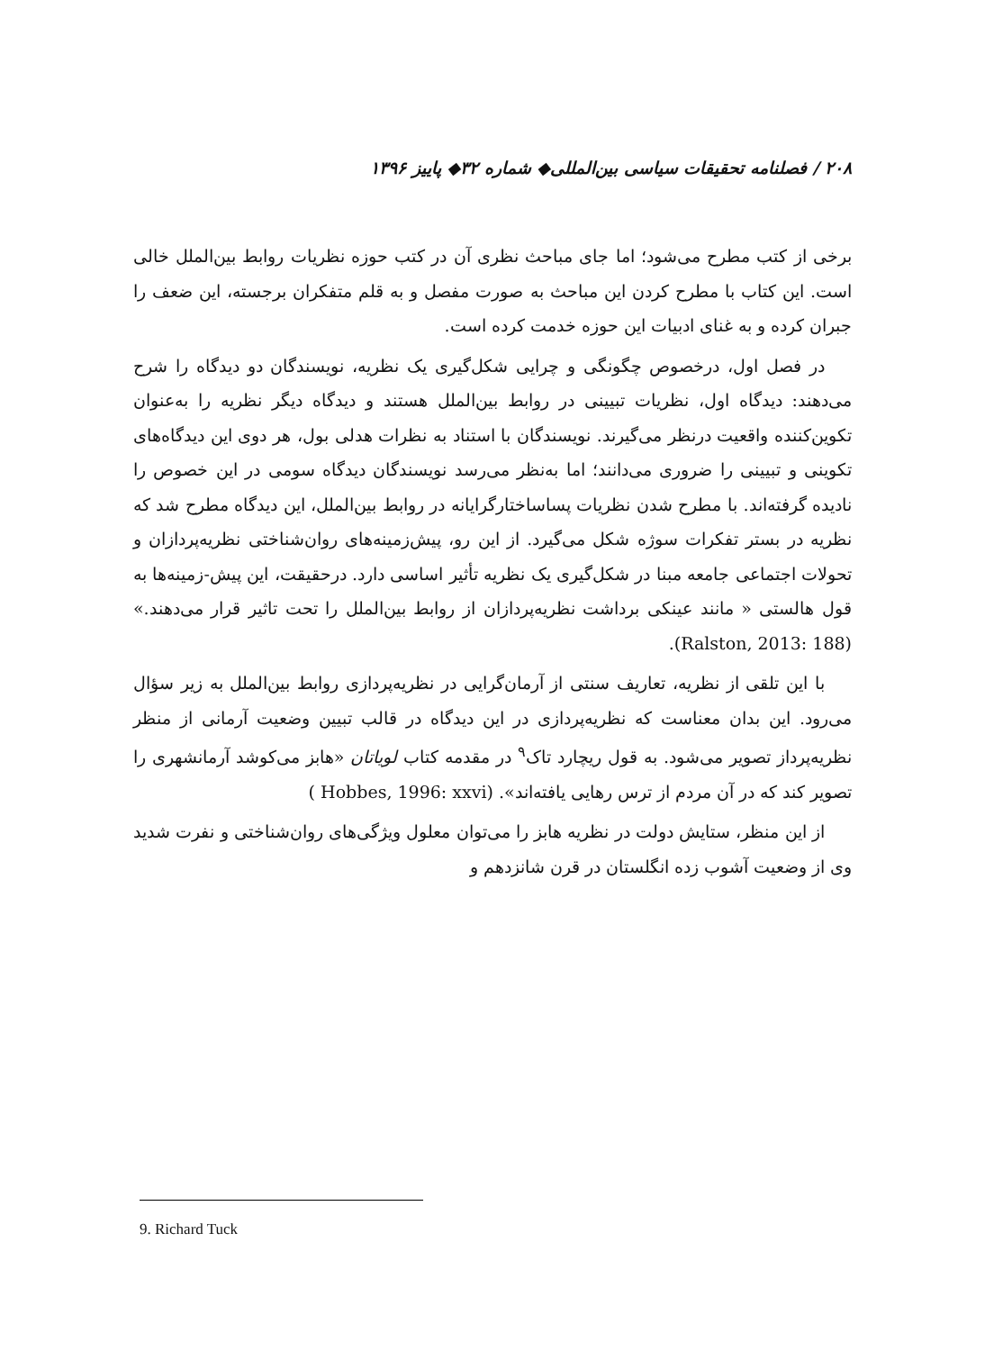۲۰۸ / فصلنامه تحقیقات سیاسی بین‌المللی◆ شماره ۳۲◆ پاییز ۱۳۹۶
برخی از کتب مطرح می‌شود؛ اما جای مباحث نظری آن در کتب حوزه نظریات روابط بین‌الملل خالی است. این کتاب با مطرح کردن این مباحث به صورت مفصل و به قلم متفکران برجسته، این ضعف را جبران کرده و به غنای ادبیات این حوزه خدمت کرده است.
در فصل اول، درخصوص چگونگی و چرایی شکل‌گیری یک نظریه، نویسندگان دو دیدگاه را شرح می‌دهند: دیدگاه اول، نظریات تبیینی در روابط بین‌الملل هستند و دیدگاه دیگر نظریه را به‌عنوان تکوین‌کننده واقعیت درنظر می‌گیرند. نویسندگان با استناد به نظرات هدلی بول، هر دوی این دیدگاه‌های تکوینی و تبیینی را ضروری می‌دانند؛ اما به‌نظر می‌رسد نویسندگان دیدگاه سومی در این خصوص را نادیده گرفته‌اند. با مطرح شدن نظریات پساساختارگرایانه در روابط بین‌الملل، این دیدگاه مطرح شد که نظریه در بستر تفکرات سوژه شکل می‌گیرد. از این رو، پیش‌زمینه‌های روان‌شناختی نظریه‌پردازان و تحولات اجتماعی جامعه مبنا در شکل‌گیری یک نظریه تأثیر اساسی دارد. درحقیقت، این پیش-زمینه‌ها به قول هالستی « مانند عینکی برداشت نظریه‌پردازان از روابط بین‌الملل را تحت تاثیر قرار می‌دهند.» (Ralston, 2013: 188).
با این تلقی از نظریه، تعاریف سنتی از آرمان‌گرایی در نظریه‌پردازی روابط بین‌الملل به زیر سؤال می‌رود. این بدان معناست که نظریه‌پردازی در این دیدگاه در قالب تبیین وضعیت آرمانی از منظر نظریه‌پرداز تصویر می‌شود. به قول ریچارد تاک<sup>۹</sup> در مقدمه کتاب لویاتان «هابز می‌کوشد آرمانشهری را تصویر کند که در آن مردم از ترس رهایی یافته‌اند». (Hobbes, 1996: xxvi )
از این منظر، ستایش دولت در نظریه هابز را می‌توان معلول ویژگی‌های روان‌شناختی و نفرت شدید وی از وضعیت آشوب زده انگلستان در قرن شانزدهم و
9. Richard Tuck